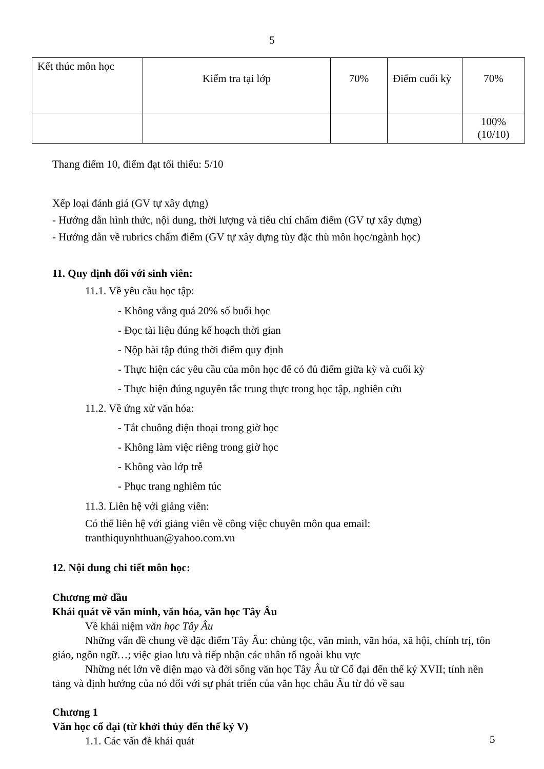5
| Kết thúc môn học | Kiểm tra tại lớp | 70% | Điểm cuối kỳ | 70% |
| | | | | 100% (10/10) |
Thang điểm 10, điểm đạt tối thiểu: 5/10
Xếp loại đánh giá (GV tự xây dựng)
- Hướng dẫn hình thức, nội dung, thời lượng và tiêu chí chấm điểm (GV tự xây dựng)
- Hướng dẫn về rubrics chấm điểm (GV tự xây dựng tùy đặc thù môn học/ngành học)
11. Quy định đối với sinh viên:
11.1. Về yêu cầu học tập:
- Không vắng quá 20% số buổi học
- Đọc tài liệu đúng kế hoạch thời gian
- Nộp bài tập đúng thời điểm quy định
- Thực hiện các yêu cầu của môn học để có đủ điểm giữa kỳ và cuối kỳ
- Thực hiện đúng nguyên tắc trung thực trong học tập, nghiên cứu
11.2. Về ứng xử văn hóa:
- Tắt chuông điện thoại trong giờ học
- Không làm việc riêng trong giờ học
- Không vào lớp trễ
- Phục trang nghiêm túc
11.3. Liên hệ với giảng viên:
Có thể liên hệ với giảng viên về công việc chuyên môn qua email:
tranthiquynhthuan@yahoo.com.vn
12. Nội dung chi tiết môn học:
Chương mở đầu
Khái quát về văn minh, văn hóa, văn học Tây Âu
Về khái niệm văn học Tây Âu
Những vấn đề chung về đặc điểm Tây Âu: chủng tộc, văn minh, văn hóa, xã hội, chính trị, tôn giáo, ngôn ngữ…; việc giao lưu và tiếp nhận các nhân tố ngoài khu vực
Những nét lớn về diện mạo và đời sống văn học Tây Âu từ Cổ đại đến thế kỷ XVII; tính nền tảng và định hướng của nó đối với sự phát triển của văn học châu Âu từ đó về sau
Chương 1
Văn học cổ đại (từ khởi thủy đến thế kỷ V)
1.1. Các vấn đề khái quát
5